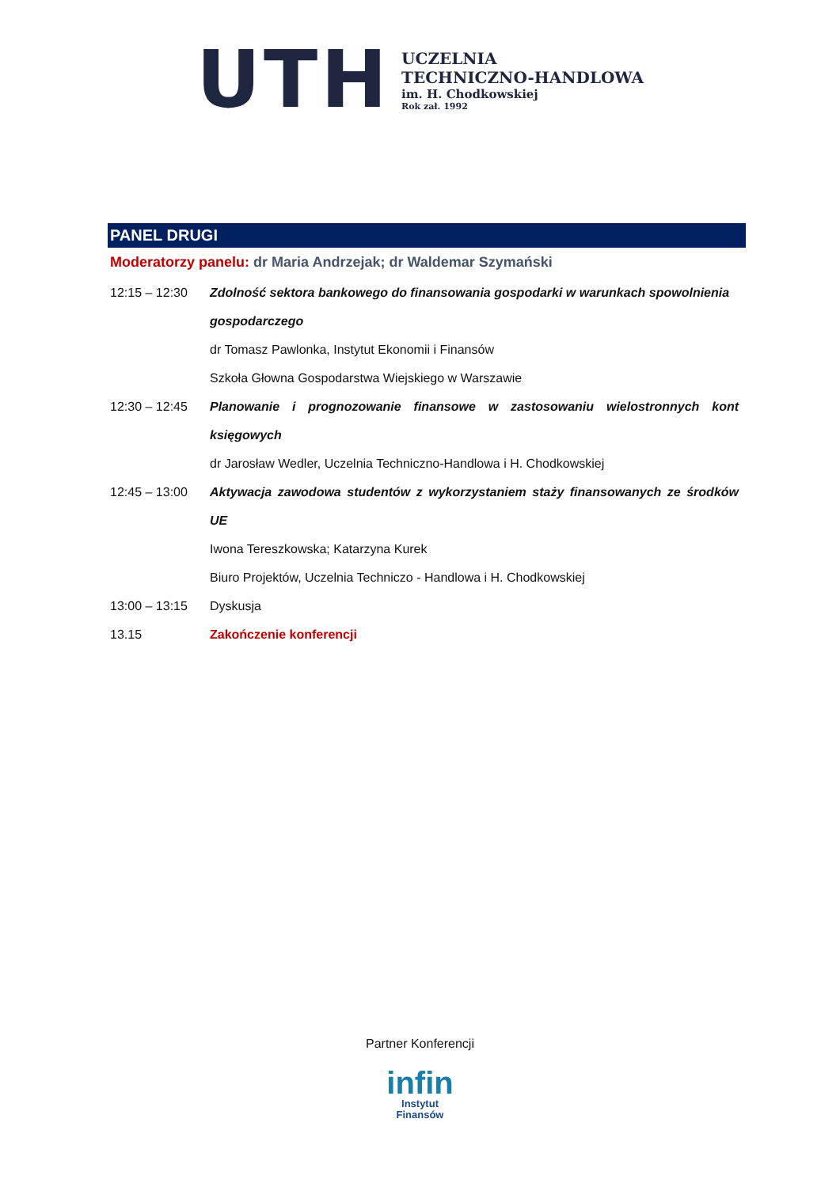UTH
UCZELNIA
TECHNICZNO-HANDLOWA
im. H. Chodkowskiej
Rok zał. 1992
PANEL DRUGI
Moderatorzy panelu: dr Maria Andrzejak; dr Waldemar Szymański
| 12:15 – 12:30 | Zdolność sektora bankowego do finansowania gospodarki w warunkach spowolnienia gospodarczego dr Tomasz Pawlonka, Instytut Ekonomii i Finansów Szkoła Głowna Gospodarstwa Wiejskiego w Warszawie |
| 12:30 – 12:45 | Planowanie i prognozowanie finansowe w zastosowaniu wielostronnych kont księgowych dr Jarosław Wedler, Uczelnia Techniczno-Handlowa i H. Chodkowskiej |
| 12:45 – 13:00 | Aktywacja zawodowa studentów z wykorzystaniem staży finansowanych ze środków UE Iwona Tereszkowska; Katarzyna Kurek Biuro Projektów, Uczelnia Techniczo - Handlowa i H. Chodkowskiej |
| 13:00 – 13:15 | Dyskusja |
| 13.15 | Zakończenie konferencji |
Partner Konferencji
infin
Instytut
Finansów